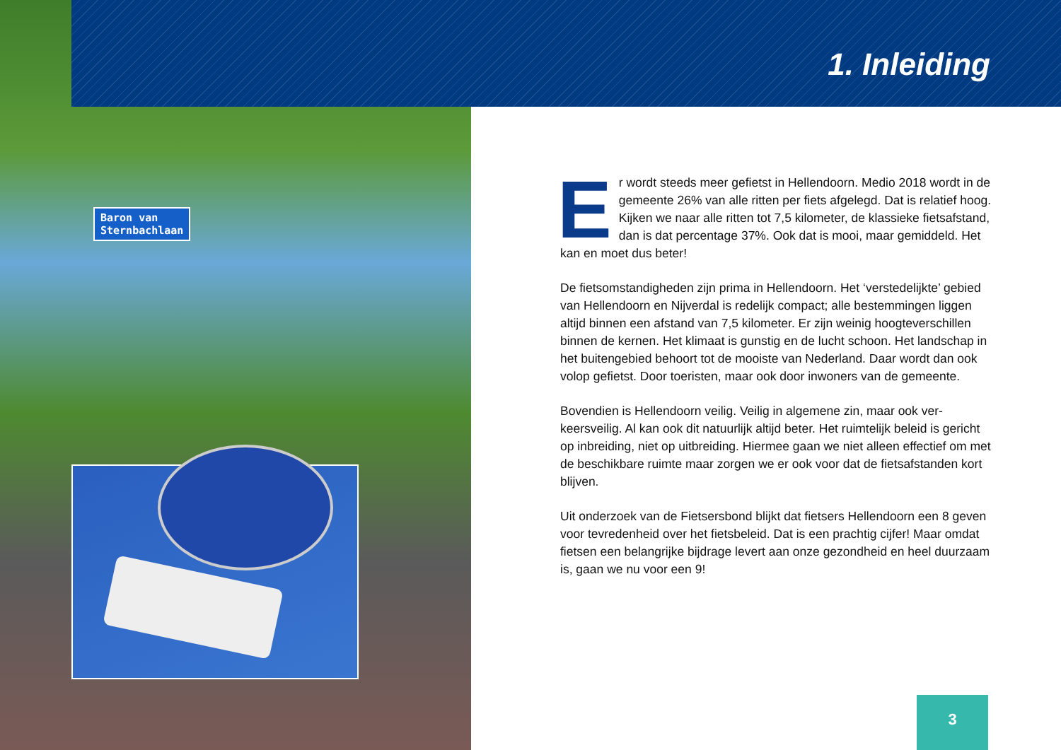Baron van
Sternbachlaan
1. Inleiding
Er wordt steeds meer gefietst in Hellendoorn. Medio 2018 wordt in de gemeente 26% van alle ritten per fiets afgelegd. Dat is relatief hoog. Kijken we naar alle ritten tot 7,5 kilometer, de klassieke fietsafstand, dan is dat percentage 37%. Ook dat is mooi, maar gemiddeld. Het kan en moet dus beter!
De fietsomstandigheden zijn prima in Hellendoorn. Het ‘verstedelijkte’ gebied van Hellendoorn en Nijverdal is redelijk compact; alle bestem­mingen liggen altijd binnen een afstand van 7,5 kilometer. Er zijn weinig hoogteverschillen binnen de kernen. Het klimaat is gunstig en de lucht schoon. Het landschap in het buitengebied behoort tot de mooiste van Nederland. Daar wordt dan ook volop gefietst. Door toeristen, maar ook door inwoners van de gemeente.
Bovendien is Hellendoorn veilig. Veilig in algemene zin, maar ook ver­keersveilig. Al kan ook dit natuurlijk altijd beter. Het ruimtelijk beleid is gericht op inbreiding, niet op uitbreiding. Hiermee gaan we niet alleen effectief om met de beschikbare ruimte maar zorgen we er ook voor dat de fietsafstanden kort blijven.
Uit onderzoek van de Fietsersbond blijkt dat fietsers Hellendoorn een 8 geven voor tevredenheid over het fietsbeleid. Dat is een prachtig cijfer! Maar omdat fietsen een belangrijke bijdrage levert aan onze gezond­heid en heel duurzaam is, gaan we nu voor een 9!
3